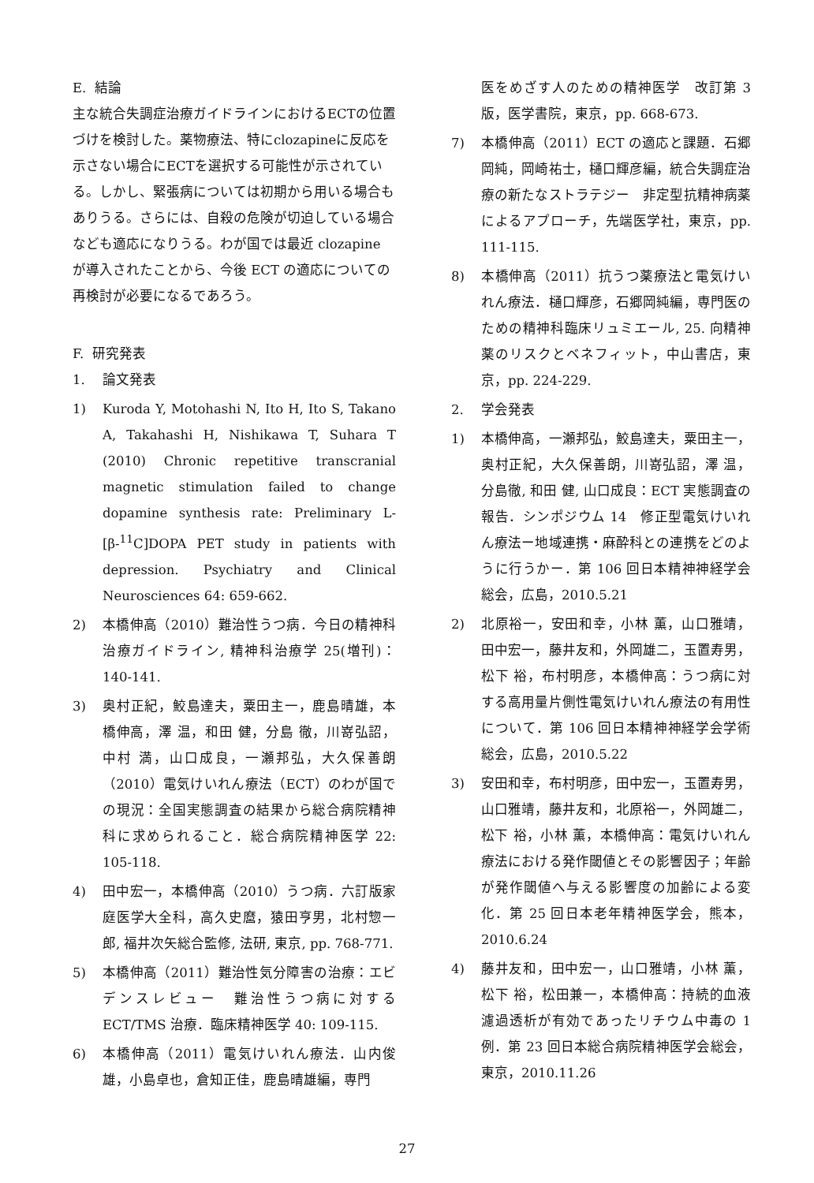E. 結論
主な統合失調症治療ガイドラインにおけるECTの位置づけを検討した。薬物療法、特にclozapineに反応を示さない場合にECTを選択する可能性が示されている。しかし、緊張病については初期から用いる場合もありうる。さらには、自殺の危険が切迫している場合なども適応になりうる。わが国では最近 clozapine が導入されたことから、今後 ECT の適応についての再検討が必要になるであろう。
F. 研究発表
1. 論文発表
1) Kuroda Y, Motohashi N, Ito H, Ito S, Takano A, Takahashi H, Nishikawa T, Suhara T (2010) Chronic repetitive transcranial magnetic stimulation failed to change dopamine synthesis rate: Preliminary L-[β-<sup>11</sup>C]DOPA PET study in patients with depression. Psychiatry and Clinical Neurosciences 64: 659-662.
2) 本橋伸高（2010）難治性うつ病．今日の精神科治療ガイドライン, 精神科治療学 25(増刊)：140-141.
3) 奥村正紀，鮫島達夫，粟田主一，鹿島晴雄，本橋伸高，澤 温，和田 健，分島 徹，川嵜弘詔，中村 満，山口成良，一瀬邦弘，大久保善朗（2010）電気けいれん療法（ECT）のわが国での現況：全国実態調査の結果から総合病院精神科に求められること．総合病院精神医学 22: 105-118.
4) 田中宏一，本橋伸高（2010）うつ病．六訂版家庭医学大全科，高久史麿，猿田亨男，北村惣一郎, 福井次矢総合監修, 法研, 東京, pp. 768-771.
5) 本橋伸高（2011）難治性気分障害の治療：エビデンスレビュー　難治性うつ病に対するECT/TMS 治療．臨床精神医学 40: 109-115.
6) 本橋伸高（2011）電気けいれん療法．山内俊雄，小島卓也，倉知正佳，鹿島晴雄編，専門
医をめざす人のための精神医学　改訂第 3 版，医学書院，東京，pp. 668-673.
7) 本橋伸高（2011）ECT の適応と課題．石郷岡純，岡崎祐士，樋口輝彦編，統合失調症治療の新たなストラテジー　非定型抗精神病薬によるアプローチ，先端医学社，東京，pp. 111-115.
8) 本橋伸高（2011）抗うつ薬療法と電気けいれん療法．樋口輝彦，石郷岡純編，専門医のための精神科臨床リュミエール, 25. 向精神薬のリスクとベネフィット，中山書店，東京，pp. 224-229.
2. 学会発表
1) 本橋伸高，一瀬邦弘，鮫島達夫，粟田主一，奥村正紀，大久保善朗，川嵜弘詔，澤 温，分島徹, 和田 健, 山口成良：ECT 実態調査の報告．シンポジウム 14　修正型電気けいれん療法ー地域連携・麻酔科との連携をどのように行うかー．第 106 回日本精神神経学会総会，広島，2010.5.21
2) 北原裕一，安田和幸，小林 薫，山口雅靖，田中宏一，藤井友和，外岡雄二，玉置寿男，松下 裕，布村明彦，本橋伸高：うつ病に対する高用量片側性電気けいれん療法の有用性について．第 106 回日本精神神経学会学術総会，広島，2010.5.22
3) 安田和幸，布村明彦，田中宏一，玉置寿男，山口雅靖，藤井友和，北原裕一，外岡雄二，松下 裕，小林 薫，本橋伸高：電気けいれん療法における発作閾値とその影響因子；年齢が発作閾値へ与える影響度の加齢による変化．第 25 回日本老年精神医学会，熊本，2010.6.24
4) 藤井友和，田中宏一，山口雅靖，小林 薫，松下 裕，松田兼一，本橋伸高：持続的血液濾過透析が有効であったリチウム中毒の 1 例．第 23 回日本総合病院精神医学会総会，東京，2010.11.26
27